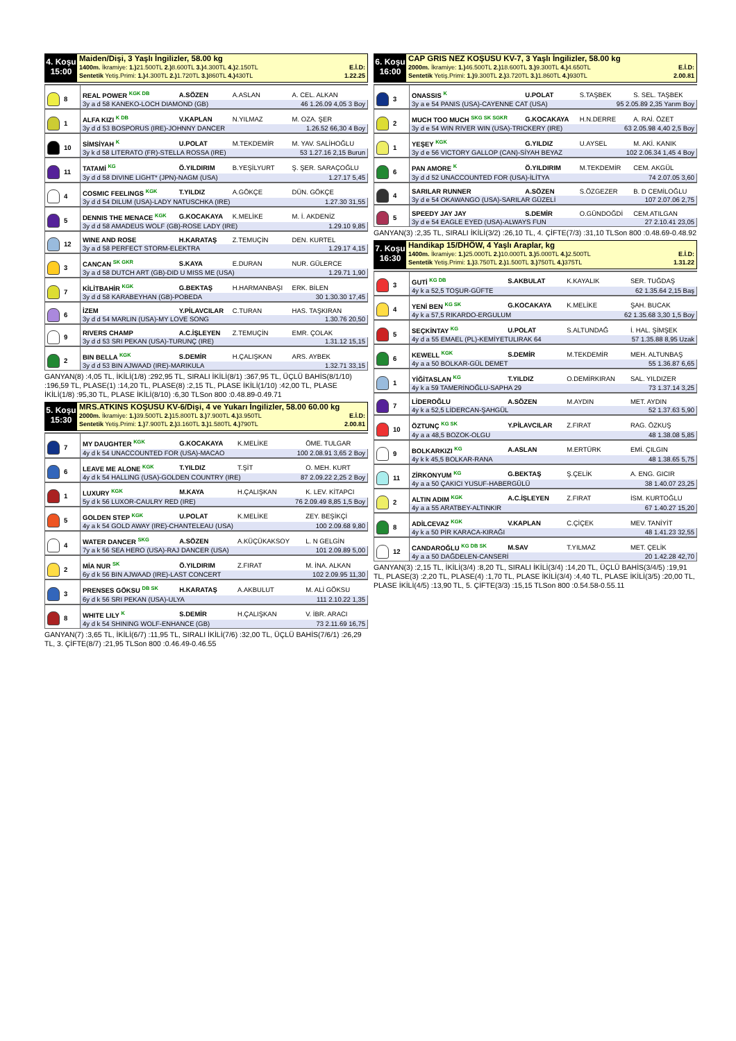4. Koşu
15:00
Maiden/Dişi, 3 Yaşlı İngilizler, 58.00 kg
1400m. İkramiye: 1.) 21.500TL 2.) 8.600TL 3.) 4.300TL 4.) 2.150TL E.İ.D:
Sentetik Yetiş.Primi: 1.) 4.300TL 2.) 1.720TL 3.) 860TL 4.) 430TL 1.22.25
| 8 | REAL POWER <sup>KGK DB</sup> | A.SÖZEN | A.ASLAN | A. CEL. ALKAN |
| | 3y a d 58 KANEKO-LOCH DIAMOND (GB) 46 1.26.09 4,05 3 Boy | | | |
| 1 | ALFA KIZI <sup>K DB</sup> | V.KAPLAN | N.YILMAZ | M. OZA. ŞER |
| | 3y d d 53 BOSPORUS (IRE)-JOHNNY DANCER 1.26.52 66,30 4 Boy | | | |
| 10 | SİMSİYAH <sup>K</sup> | U.POLAT | M.TEKDEMİR | M. YAV. SALİHOĞLU |
| | 3y k d 58 LITERATO (FR)-STELLA ROSSA (IRE) 53 1.27.16 2,15 Burun | | | |
| 11 | TATAMİ <sup>KG</sup> | Ö.YILDIRIM | B.YEŞİLYURT | Ş. ŞER. SARAÇOĞLU |
| | 3y d d 58 DIVINE LIGHT* (JPN)-NAGM (USA) 1.27.17 5,45 | | | |
| 4 | COSMIC FEELINGS <sup>KGK</sup> | T.YILDIZ | A.GÖKÇE | DÜN. GÖKÇE |
| | 3y d d 54 DILUM (USA)-LADY NATUSCHKA (IRE) 1.27.30 31,55 | | | |
| 5 | DENNIS THE MENACE <sup>KGK</sup> | G.KOCAKAYA | K.MELİKE | M. İ. AKDENİZ |
| | 3y d d 58 AMADEUS WOLF (GB)-ROSE LADY (IRE) 1.29.10 9,85 | | | |
| 12 | WINE AND ROSE | H.KARATAŞ | Z.TEMUÇİN | DEN. KURTEL |
| | 3y a d 58 PERFECT STORM-ELEKTRA 1.29.17 4,15 | | | |
| 3 | CANCAN <sup>SK GKR</sup> | S.KAYA | E.DURAN | NUR. GÜLERCE |
| | 3y a d 58 DUTCH ART (GB)-DID U MISS ME (USA) 1.29.71 1,90 | | | |
| 7 | KİLİTBAHİR <sup>KGK</sup> | G.BEKTAŞ | H.HARMANBAŞI | ERK. BİLEN |
| | 3y d d 58 KARABEYHAN (GB)-POBEDA 30 1.30.30 17,45 | | | |
| 6 | İZEM | Y.PİLAVCILAR | C.TURAN | HAS. TAŞKIRAN |
| | 3y d d 54 MARLIN (USA)-MY LOVE SONG 1.30.76 20,50 | | | |
| 9 | RIVERS CHAMP | A.C.İŞLEYEN | Z.TEMUÇİN | EMR. ÇOLAK |
| | 3y d d 53 SRI PEKAN (USA)-TURUNÇ (IRE) 1.31.12 15,15 | | | |
| 2 | BIN BELLA <sup>KGK</sup> | S.DEMİR | H.ÇALIŞKAN | ARS. AYBEK |
| | 3y d d 53 BIN AJWAAD (IRE)-MARIKULA 1.32.71 33,15 | | | |
GANYAN(8) :4,05 TL, İKİLİ(1/8) :292,95 TL, SIRALI İKİLİ(8/1) :367,95 TL, ÜÇLÜ BAHİS(8/1/10) :196,59 TL, PLASE(1) :14,20 TL, PLASE(8) :2,15 TL, PLASE İKİLİ(1/10) :42,00 TL, PLASE İKİLİ(1/8) :95,30 TL, PLASE İKİLİ(8/10) :6,30 TLSon 800 :0.48.89-0.49.71
5. Koşu
15:30
MRS.ATKINS KOŞUSU KV-6/Dişi, 4 ve Yukarı İngilizler, 58.00 60.00 kg
2000m. İkramiye: 1.) 39.500TL 2.) 15.800TL 3.) 7.900TL 4.) 3.950TL E.İ.D:
Sentetik Yetiş.Primi: 1.) 7.900TL 2.) 3.160TL 3.) 1.580TL 4.) 790TL 2.00.81
| 7 | MY DAUGHTER <sup>KGK</sup> | G.KOCAKAYA | K.MELİKE | ÖME. TULGAR |
| | 4y d k 54 UNACCOUNTED FOR (USA)-MACAO 100 2.08.91 3,65 2 Boy | | | |
| 6 | LEAVE ME ALONE <sup>KGK</sup> | T.YILDIZ | T.ŞİT | O. MEH. KURT |
| | 4y d k 54 HALLING (USA)-GOLDEN COUNTRY (IRE) 87 2.09.22 2,25 2 Boy | | | |
| 1 | LUXURY <sup>KGK</sup> | M.KAYA | H.ÇALIŞKAN | K. LEV. KİTAPCI |
| | 5y d k 56 LUXOR-CAULRY RED (IRE) 76 2.09.49 8,85 1,5 Boy | | | |
| 5 | GOLDEN STEP <sup>KGK</sup> | U.POLAT | K.MELİKE | ZEY. BEŞİKÇİ |
| | 4y a k 54 GOLD AWAY (IRE)-CHANTELEAU (USA) 100 2.09.68 9,80 | | | |
| 4 | WATER DANCER <sup>SKG</sup> | A.SÖZEN | A.KÜÇÜKAKSOY | L. N GELGİN |
| | 7y a k 56 SEA HERO (USA)-RAJ DANCER (USA) 101 2.09.89 5,00 | | | |
| 2 | MİA NUR <sup>SK</sup> | Ö.YILDIRIM | Z.FIRAT | M. İNA. ALKAN |
| | 6y d k 56 BIN AJWAAD (IRE)-LAST CONCERT 102 2.09.95 11,30 | | | |
| 3 | PRENSES GÖKSU <sup>DB SK</sup> | H.KARATAŞ | A.AKBULUT | M. ALİ GÖKSU |
| | 6y d k 56 SRI PEKAN (USA)-ULYA 111 2.10.22 1,35 | | | |
| 8 | WHITE LILY <sup>K</sup> | S.DEMİR | H.ÇALIŞKAN | V. İBR. ARACI |
| | 4y d k 54 SHINING WOLF-ENHANCE (GB) 73 2.11.69 16,75 | | | |
GANYAN(7) :3,65 TL, İKİLİ(6/7) :11,95 TL, SIRALI İKİLİ(7/6) :32,00 TL, ÜÇLÜ BAHİS(7/6/1) :26,29 TL, 3. ÇİFTE(8/7) :21,95 TLSon 800 :0.46.49-0.46.55
6. Koşu
16:00
CAP GRIS NEZ KOŞUSU KV-7, 3 Yaşlı İngilizler, 58.00 kg
2000m. İkramiye: 1.) 46.500TL 2.) 18.600TL 3.) 9.300TL 4.) 4.650TL E.İ.D:
Sentetik Yetiş.Primi: 1.) 9.300TL 2.) 3.720TL 3.) 1.860TL 4.) 930TL 2.00.81
| 3 | ONASSIS <sup>K</sup> | U.POLAT | S.TAŞBEK | S. SEL. TAŞBEK |
| | 3y a e 54 PANIS (USA)-CAYENNE CAT (USA) 95 2.05.89 2,35 Yarım Boy | | | |
| 2 | MUCH TOO MUCH <sup>SKG SK SGKR</sup> | G.KOCAKAYA | H.N.DERRE | A. RAİ. ÖZET |
| | 3y d e 54 WIN RIVER WIN (USA)-TRICKERY (IRE) 63 2.05.98 4,40 2,5 Boy | | | |
| 1 | YEŞEY <sup>KGK</sup> | G.YILDIZ | U.AYSEL | M. AKİ. KANIK |
| | 3y d e 56 VICTORY GALLOP (CAN)-SİYAH BEYAZ 102 2.06.34 1,45 4 Boy | | | |
| 6 | PAN AMORE <sup>K</sup> | Ö.YILDIRIM | M.TEKDEMİR | CEM. AKGÜL |
| | 3y d d 52 UNACCOUNTED FOR (USA)-İLİTYA 74 2.07.05 3,60 | | | |
| 4 | SARILAR RUNNER | A.SÖZEN | S.ÖZGEZER | B. D CEMİLOĞLU |
| | 3y d e 54 OKAWANGO (USA)-SARILAR GÜZELİ 107 2.07.06 2,75 | | | |
| 5 | SPEEDY JAY JAY | S.DEMİR | O.GÜNDOĞDİ | CEM.ATILGAN |
| | 3y d e 54 EAGLE EYED (USA)-ALWAYS FUN 27 2.10.41 23,05 | | | |
GANYAN(3) :2,35 TL, SIRALI İKİLİ(3/2) :26,10 TL, 4. ÇİFTE(7/3) :31,10 TLSon 800 :0.48.69-0.48.92
7. Koşu
16:30
Handikap 15/DHÖW, 4 Yaşlı Araplar, kg
1400m. İkramiye: 1.) 25.000TL 2.) 10.000TL 3.) 5.000TL 4.) 2.500TL E.İ.D:
Sentetik Yetiş.Primi: 1.) 3.750TL 2.) 1.500TL 3.) 750TL 4.) 375TL 1.31.22
| 3 | GUTİ <sup>KG DB</sup> | S.AKBULAT | K.KAYALIK | SER. TUĞDAŞ |
| | 4y k a 52,5 TOŞUR-GÜFTE 62 1.35.64 2,15 Baş | | | |
| 4 | YENİ BEN <sup>KG SK</sup> | G.KOCAKAYA | K.MELİKE | ŞAH. BUCAK |
| | 4y k a 57,5 RIKARDO-ERGULUM 62 1.35.68 3,30 1,5 Boy | | | |
| 5 | SEÇKİNTAY <sup>KG</sup> | U.POLAT | S.ALTUNDAĞ | İ. HAL. ŞİMŞEK |
| | 4y d a 55 EMAEL (PL)-KEMİYETULIRAK 64 57 1.35.88 8,95 Uzak | | | |
| 6 | KEWELL <sup>KGK</sup> | S.DEMİR | M.TEKDEMİR | MEH. ALTUNBAŞ |
| | 4y a a 50 BOLKAR-GÜL DEMET 55 1.36.87 6,65 | | | |
| 1 | YİĞİTASLAN <sup>KG</sup> | T.YILDIZ | O.DEMİRKIRAN | SAL. YILDIZER |
| | 4y k a 59 TAMERİNOĞLU-SAPHA 29 73 1.37.14 3,25 | | | |
| 7 | LİDEROĞLU | A.SÖZEN | M.AYDIN | MET. AYDIN |
| | 4y k a 52,5 LİDERCAN-ŞAHGÜL 52 1.37.63 5,90 | | | |
| 10 | ÖZTUNÇ <sup>KG SK</sup> | Y.PİLAVCILAR | Z.FIRAT | RAG. ÖZKUŞ |
| | 4y a a 48,5 BOZOK-OLGU 48 1.38.08 5,85 | | | |
| 9 | BOLKARKIZI <sup>KG</sup> | A.ASLAN | M.ERTÜRK | EMİ. ÇILGIN |
| | 4y k k 45,5 BOLKAR-RANA 48 1.38.65 5,75 | | | |
| 11 | ZİRKONYUM <sup>KG</sup> | G.BEKTAŞ | Ş.ÇELİK | A. ENG. GICIR |
| | 4y a a 50 ÇAKICI YUSUF-HABERGÜLÜ 38 1.40.07 23,25 | | | |
| 2 | ALTIN ADIM <sup>KGK</sup> | A.C.İŞLEYEN | Z.FIRAT | İSM. KURTOĞLU |
| | 4y a a 55 ARATBEY-ALTINKIR 67 1.40.27 15,20 | | | |
| 8 | ADİLCEVAZ <sup>KGK</sup> | V.KAPLAN | C.ÇİÇEK | MEV. TANİYİT |
| | 4y k a 50 PİR KARACA-KIRAĞI 48 1.41.23 32,55 | | | |
| 12 | CANDAROĞLU <sup>KG DB SK</sup> | M.SAV | T.YILMAZ | MET. ÇELİK |
| | 4y a a 50 DAĞDELEN-CANSERİ 20 1.42.28 42,70 | | | |
GANYAN(3) :2,15 TL, İKİLİ(3/4) :8,20 TL, SIRALI İKİLİ(3/4) :14,20 TL, ÜÇLÜ BAHİS(3/4/5) :19,91 TL, PLASE(3) :2,20 TL, PLASE(4) :1,70 TL, PLASE İKİLİ(3/4) :4,40 TL, PLASE İKİLİ(3/5) :20,00 TL, PLASE İKİLİ(4/5) :13,90 TL, 5. ÇİFTE(3/3) :15,15 TLSon 800 :0.54.58-0.55.11